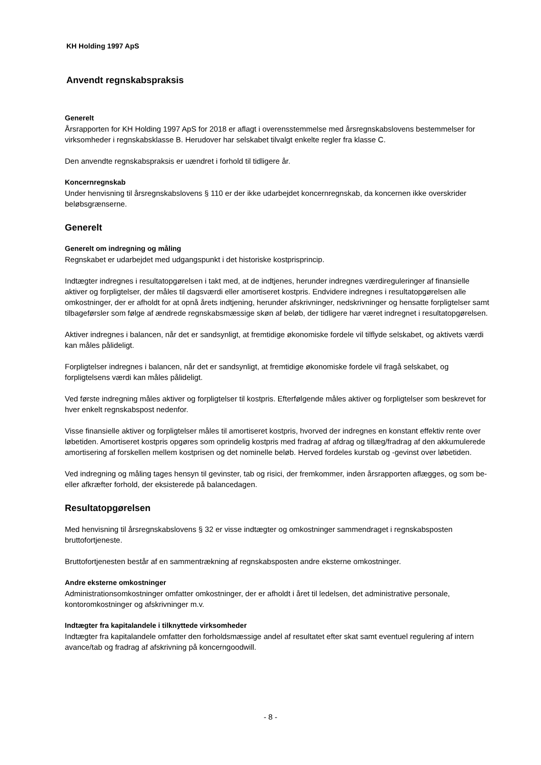KH Holding 1997 ApS
Anvendt regnskabspraksis
Generelt
Årsrapporten for KH Holding 1997 ApS for 2018 er aflagt i overensstemmelse med årsregnskabslovens bestemmelser for virksomheder i regnskabsklasse B. Herudover har selskabet tilvalgt enkelte regler fra klasse C.
Den anvendte regnskabspraksis er uændret i forhold til tidligere år.
Koncernregnskab
Under henvisning til årsregnskabslovens § 110 er der ikke udarbejdet koncernregnskab, da koncernen ikke overskrider beløbsgrænserne.
Generelt
Generelt om indregning og måling
Regnskabet er udarbejdet med udgangspunkt i det historiske kostprisprincip.
Indtægter indregnes i resultatopgørelsen i takt med, at de indtjenes, herunder indregnes værdireguleringer af finansielle aktiver og forpligtelser, der måles til dagsværdi eller amortiseret kostpris. Endvidere indregnes i resultatopgørelsen alle omkostninger, der er afholdt for at opnå årets indtjening, herunder afskrivninger, nedskrivninger og hensatte forpligtelser samt tilbageførsler som følge af ændrede regnskabsmæssige skøn af beløb, der tidligere har været indregnet i resultatopgørelsen.
Aktiver indregnes i balancen, når det er sandsynligt, at fremtidige økonomiske fordele vil tilflyde selskabet, og aktivets værdi kan måles pålideligt.
Forpligtelser indregnes i balancen, når det er sandsynligt, at fremtidige økonomiske fordele vil fragå selskabet, og forpligtelsens værdi kan måles pålideligt.
Ved første indregning måles aktiver og forpligtelser til kostpris. Efterfølgende måles aktiver og forpligtelser som beskrevet for hver enkelt regnskabspost nedenfor.
Visse finansielle aktiver og forpligtelser måles til amortiseret kostpris, hvorved der indregnes en konstant effektiv rente over løbetiden. Amortiseret kostpris opgøres som oprindelig kostpris med fradrag af afdrag og tillæg/fradrag af den akkumulerede amortisering af forskellen mellem kostprisen og det nominelle beløb. Herved fordeles kurstab og -gevinst over løbetiden.
Ved indregning og måling tages hensyn til gevinster, tab og risici, der fremkommer, inden årsrapporten aflægges, og som be- eller afkræfter forhold, der eksisterede på balancedagen.
Resultatopgørelsen
Med henvisning til årsregnskabslovens § 32 er visse indtægter og omkostninger sammendraget i regnskabsposten bruttofortjeneste.
Bruttofortjenesten består af en sammentrækning af regnskabsposten andre eksterne omkostninger.
Andre eksterne omkostninger
Administrationsomkostninger omfatter omkostninger, der er afholdt i året til ledelsen, det administrative personale, kontoromkostninger og afskrivninger m.v.
Indtægter fra kapitalandele i tilknyttede virksomheder
Indtægter fra kapitalandele omfatter den forholdsmæssige andel af resultatet efter skat samt eventuel regulering af intern avance/tab og fradrag af afskrivning på koncerngoodwill.
- 8 -